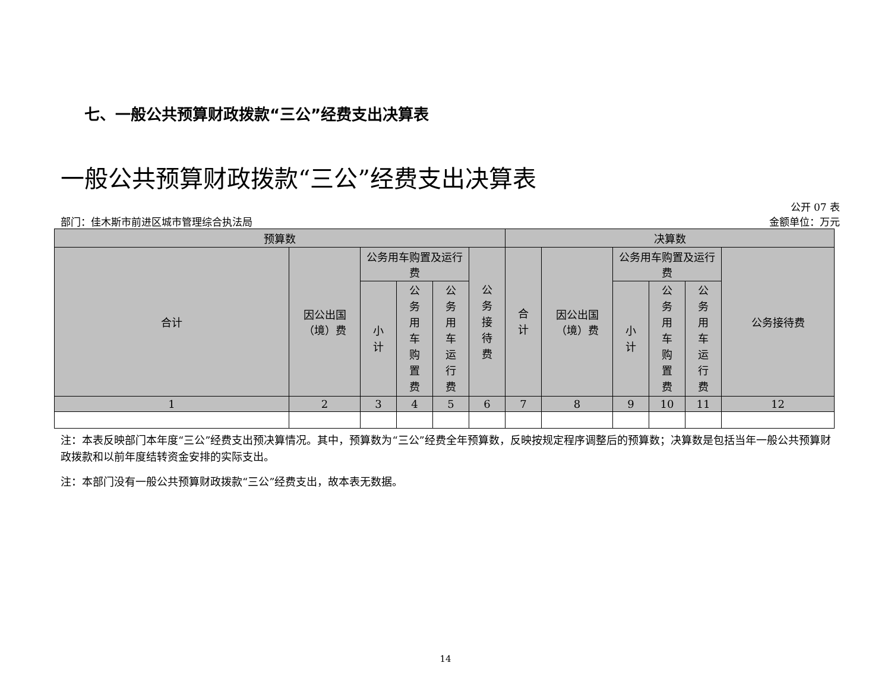七、一般公共预算财政拨款“三公”经费支出决算表
一般公共预算财政拨款“三公”经费支出决算表
公开 07 表
部门：佳木斯市前进区城市管理综合执法局 金额单位：万元
| 预算数 | | | | | | 决算数 | | | | | |
| --- | --- | --- | --- | --- | --- | --- | --- | --- | --- | --- | --- |
| 合计 | 因公出国（境）费 | 公务用车购置及运行费 | | | 公务接待费 | 合计 | 因公出国（境）费 | 公务用车购置及运行费 | | | 公务接待费 |
| | | 小计 | 公务用车购置费 | 公务用车运行费 | | | | 小计 | 公务用车购置费 | 公务用车运行费 | |
| 1 | 2 | 3 | 4 | 5 | 6 | 7 | 8 | 9 | 10 | 11 | 12 |
注：本表反映部门本年度“三公”经费支出预决算情况。其中，预算数为“三公”经费全年预算数，反映按规定程序调整后的预算数；决算数是包括当年一般公共预算财政拨款和以前年度结转资金安排的实际支出。
注：本部门没有一般公共预算财政拨款“三公”经费支出，故本表无数据。
14